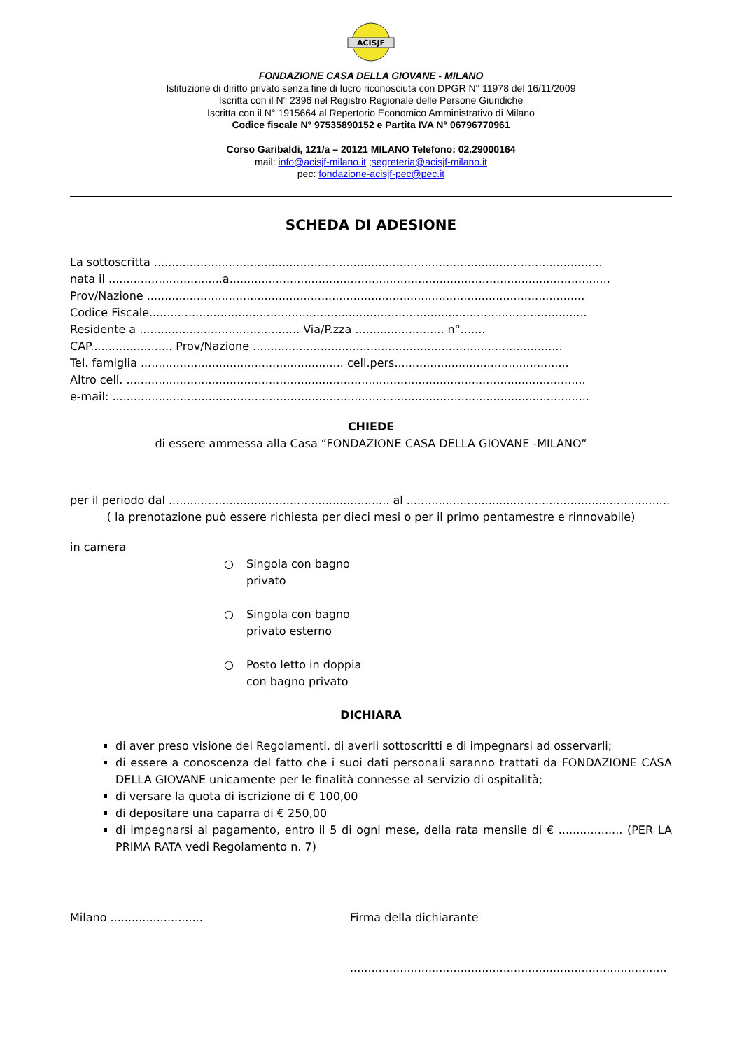ACISJF
FONDAZIONE CASA DELLA GIOVANE - MILANO
Istituzione di diritto privato senza fine di lucro riconosciuta con DPGR N° 11978 del 16/11/2009
Iscritta con il N° 2396 nel Registro Regionale delle Persone Giuridiche
Iscritta con il N° 1915664 al Repertorio Economico Amministrativo di Milano
Codice fiscale N° 97535890152 e Partita IVA N° 06796770961
Corso Garibaldi, 121/a – 20121 MILANO Telefono: 02.29000164
mail: info@acisjf-milano.it ;segreteria@acisjf-milano.it
pec: fondazione-acisjf-pec@pec.it
SCHEDA DI ADESIONE
La sottoscritta ..............................................................................................................................
nata il ................................a...........................................................................................................
Prov/Nazione ...........................................................................................................................
Codice Fiscale...........................................................................................................................
Residente a ............................................. Via/P.zza ......................... n°.......
CAP....................... Prov/Nazione .......................................................................................
Tel. famiglia ......................................................... cell.pers.................................................
Altro cell. .................................................................................................................................
e-mail: ......................................................................................................................................
CHIEDE
di essere ammessa alla Casa “FONDAZIONE CASA DELLA GIOVANE -MILANO”
per il periodo dal .............................................................. al ..........................................................................
( la prenotazione può essere richiesta per dieci mesi o per il primo pentamestre e rinnovabile)
in camera
○ Singola con bagno
privato
○ Singola con bagno
privato esterno
○ Posto letto in doppia
con bagno privato
DICHIARA
di aver preso visione dei Regolamenti, di averli sottoscritti e di impegnarsi ad osservarli;
di essere a conoscenza del fatto che i suoi dati personali saranno trattati da FONDAZIONE CASA DELLA GIOVANE unicamente per le finalità connesse al servizio di ospitalità;
di versare la quota di iscrizione di € 100,00
di depositare una caparra di € 250,00
di impegnarsi al pagamento, entro il 5 di ogni mese, della rata mensile di € .................. (PER LA PRIMA RATA vedi Regolamento n. 7)
Milano .......................... Firma della dichiarante
.........................................................................................